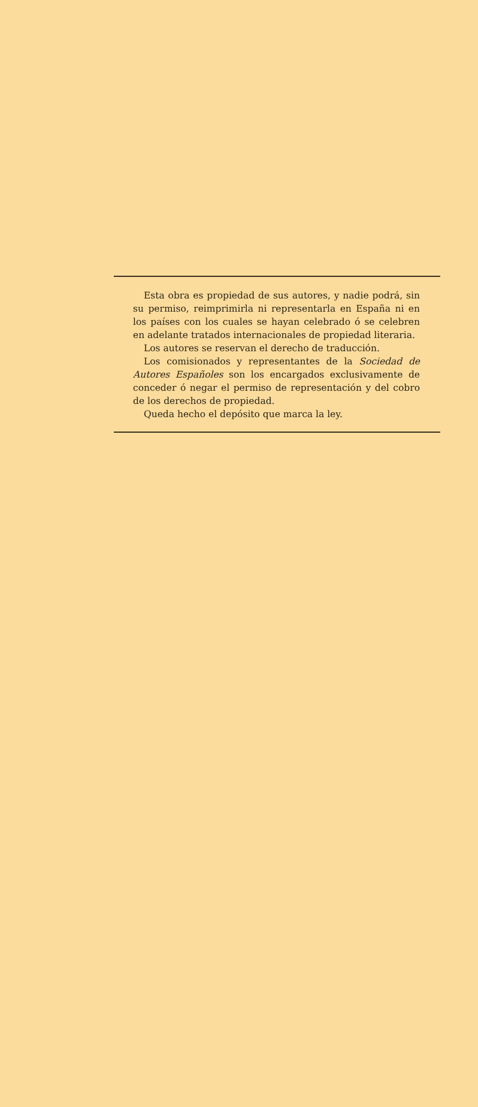Esta obra es propiedad de sus autores, y nadie podrá, sin su permiso, reimprimirla ni representarla en España ni en los países con los cuales se hayan celebrado ó se celebren en adelante tratados internacionales de propiedad literaria.
Los autores se reservan el derecho de traducción.
Los comisionados y representantes de la Sociedad de Autores Españoles son los encargados exclusivamente de conceder ó negar el permiso de representación y del cobro de los derechos de propiedad.
Queda hecho el depósito que marca la ley.